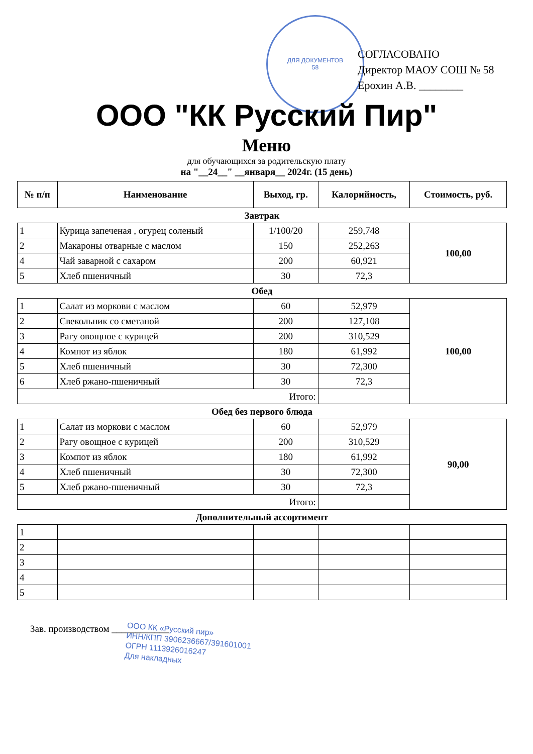ДЛЯ ДОКУМЕНТОВ
58
СОГЛАСОВАНО
Директор МАОУ СОШ № 58
Ерохин А.В. ________
ООО "КК Русский Пир"
Меню
для обучающихся за родительскую плату
на "__24__" __января__ 2024г. (15 день)
| № п/п | Наименование | Выход, гр. | Калорийность, | Стоимость, руб. |
| --- | --- | --- | --- | --- |
| Завтрак | | | | |
| 1 | Курица запеченая , огурец соленый | 1/100/20 | 259,748 | 100,00 |
| 2 | Макароны отварные с маслом | 150 | 252,263 | |
| 4 | Чай заварной с сахаром | 200 | 60,921 | |
| 5 | Хлеб пшеничный | 30 | 72,3 | |
| Обед | | | | |
| 1 | Салат из моркови с маслом | 60 | 52,979 | 100,00 |
| 2 | Свекольник со сметаной | 200 | 127,108 | |
| 3 | Рагу овощное с курицей | 200 | 310,529 | |
| 4 | Компот из яблок | 180 | 61,992 | |
| 5 | Хлеб пшеничный | 30 | 72,300 | |
| 6 | Хлеб ржано-пшеничный | 30 | 72,3 | |
| Итого: | | | | |
| Обед без первого блюда | | | | |
| 1 | Салат из моркови с маслом | 60 | 52,979 | 90,00 |
| 2 | Рагу овощное с курицей | 200 | 310,529 | |
| 3 | Компот из яблок | 180 | 61,992 | |
| 4 | Хлеб пшеничный | 30 | 72,300 | |
| 5 | Хлеб ржано-пшеничный | 30 | 72,3 | |
| Итого: | | | | |
| Дополнительный ассортимент | | | | |
| 1 | | | | |
| 2 | | | | |
| 3 | | | | |
| 4 | | | | |
| 5 | | | | |
Зав. производством ____________
ООО КК «Русский пир»
ИНН/КПП 3906236667/391601001
ОГРН 1113926016247
Для накладных